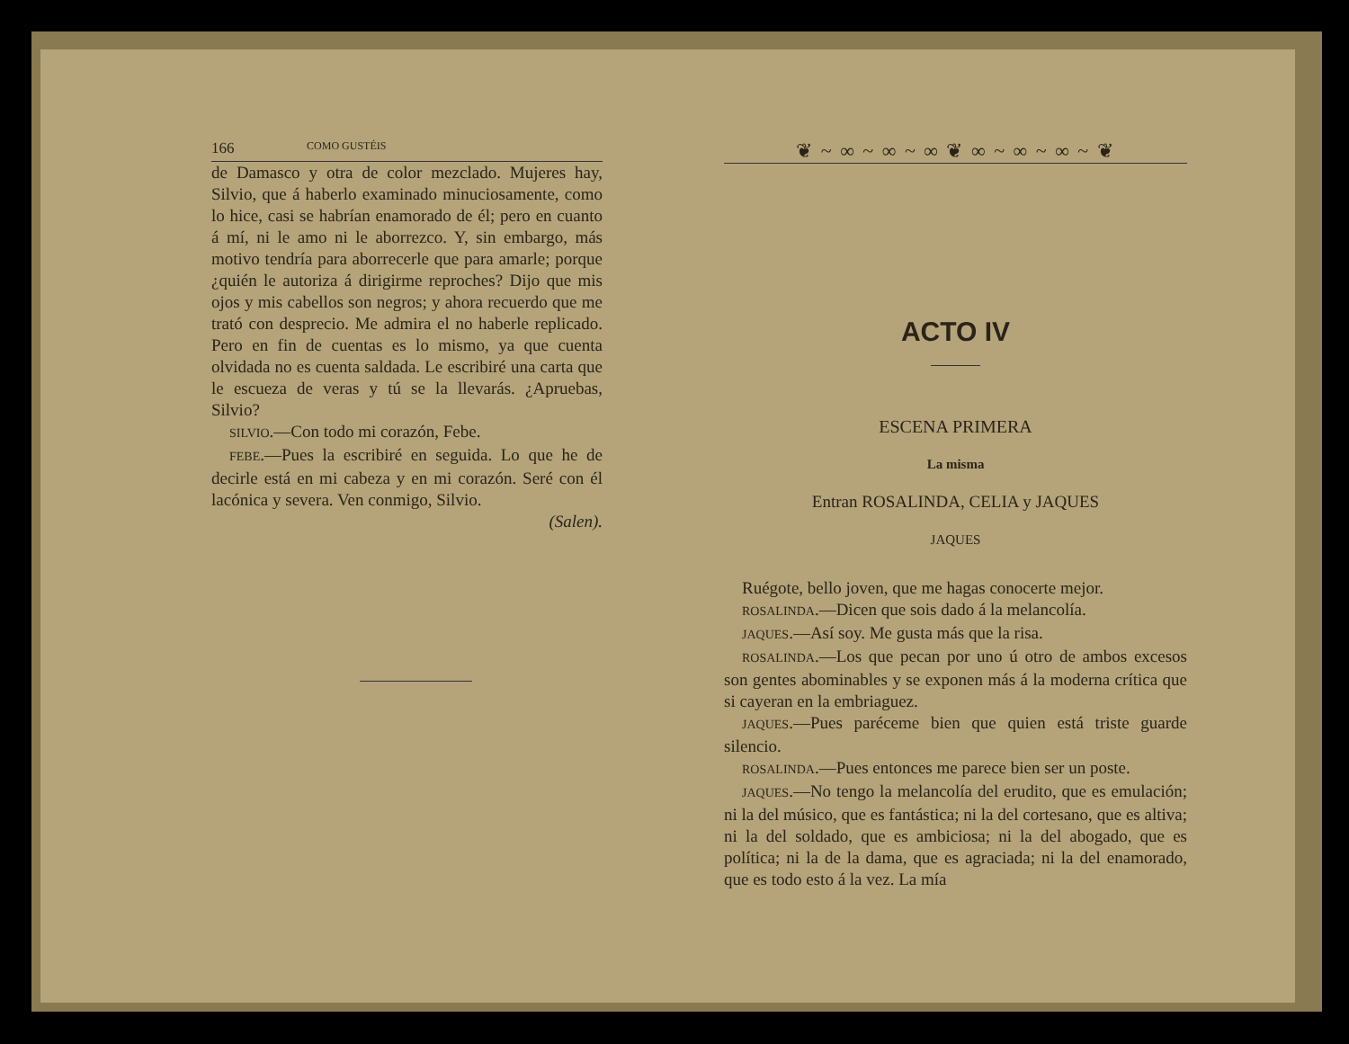166 COMO GUSTÉIS
de Damasco y otra de color mezclado. Mujeres hay, Silvio, que á haberlo examinado minuciosamente, como lo hice, casi se habrían enamorado de él; pero en cuanto á mí, ni le amo ni le aborrezco. Y, sin embargo, más motivo tendría para aborrecerle que para amarle; porque ¿quién le autoriza á dirigirme reproches? Dijo que mis ojos y mis cabellos son negros; y ahora recuerdo que me trató con desprecio. Me admira el no haberle replicado. Pero en fin de cuentas es lo mismo, ya que cuenta olvidada no es cuenta saldada. Le escribiré una carta que le escueza de veras y tú se la llevarás. ¿Apruebas, Silvio?
SILVIO.—Con todo mi corazón, Febe.
FEBE.—Pues la escribiré en seguida. Lo que he de decirle está en mi cabeza y en mi corazón. Seré con él lacónica y severa. Ven conmigo, Silvio.
(Salen).
❦ ~ ∞ ~ ∞ ~ ∞ ❦ ∞ ~ ∞ ~ ∞ ~ ❦
ACTO IV
ESCENA PRIMERA
La misma
Entran ROSALINDA, CELIA y JAQUES
JAQUES
Ruégote, bello joven, que me hagas conocerte mejor.
ROSALINDA.—Dicen que sois dado á la melancolía.
JAQUES.—Así soy. Me gusta más que la risa.
ROSALINDA.—Los que pecan por uno ú otro de ambos excesos son gentes abominables y se exponen más á la moderna crítica que si cayeran en la embriaguez.
JAQUES.—Pues paréceme bien que quien está triste guarde silencio.
ROSALINDA.—Pues entonces me parece bien ser un poste.
JAQUES.—No tengo la melancolía del erudito, que es emulación; ni la del músico, que es fantástica; ni la del cortesano, que es altiva; ni la del soldado, que es ambiciosa; ni la del abogado, que es política; ni la de la dama, que es agraciada; ni la del enamorado, que es todo esto á la vez. La mía